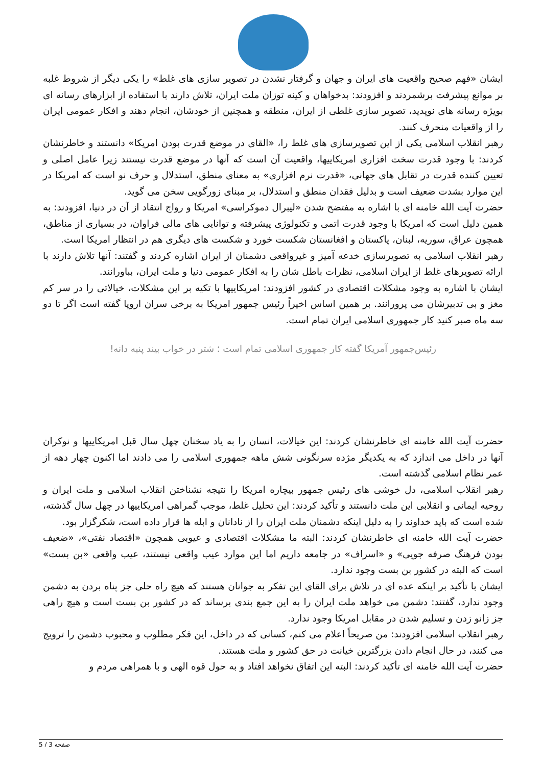ایشان «فهم صحیح واقعیت های ایران و جهان و گرفتار نشدن در تصویر سازی های غلط» را یکی دیگر از شروط غلبه بر موانع پیشرفت برشمردند و افزودند: بدخواهان و کینه توزان ملت ایران، تلاش دارند با استفاده از ابزارهای رسانه ای بویژه رسانه های نوپدید، تصویر سازی غلطی از ایران، منطقه و همچنین از خودشان، انجام دهند و افکار عمومی ایران را از واقعیات منحرف کنند.
رهبر انقلاب اسلامی یکی از این تصویرسازی های غلط را، «القای در موضع قدرت بودن امریکا» دانستند و خاطرنشان کردند: با وجود قدرت سخت افزاری امریکاییها، واقعیت آن است که آنها در موضع قدرت نیستند زیرا عامل اصلی و تعیین کننده قدرت در تقابل های جهانی، «قدرت نرم افزاری» به معنای منطق، استدلال و حرف نو است که امریکا در این موارد بشدت ضعیف است و بدلیل فقدان منطق و استدلال، بر مبنای زورگویی سخن می گوید.
حضرت آیت الله خامنه ای با اشاره به مفتضح شدن «لیبرال دموکراسی» امریکا و رواج انتقاد از آن در دنیا، افزودند: به همین دلیل است که امریکا با وجود قدرت اتمی و تکنولوژی پیشرفته و توانایی های مالی فراوان، در بسیاری از مناطق، همچون عراق، سوریه، لبنان، پاکستان و افغانستان شکست خورد و شکست های دیگری هم در انتظار امریکا است.
رهبر انقلاب اسلامی به تصویرسازی خدعه آمیز و غیرواقعی دشمنان از ایران اشاره کردند و گفتند: آنها تلاش دارند با ارائه تصویرهای غلط از ایران اسلامی، نظرات باطل شان را به افکار عمومی دنیا و ملت ایران، بباورانند.
ایشان با اشاره به وجود مشکلات اقتصادی در کشور افزودند: امریکاییها با تکیه بر این مشکلات، خیالاتی را در سر کم مغز و بی تدبیرشان می پرورانند. بر همین اساس اخیراً رئیس جمهور امریکا به برخی سران اروپا گفته است اگر تا دو سه ماه صبر کنید کار جمهوری اسلامی ایران تمام است.
رئیس‌جمهور آمریکا گفته کار جمهوری اسلامی تمام است ؛ شتر در خواب بیند پنبه دانه!
حضرت آیت الله خامنه ای خاطرنشان کردند: این خیالات، انسان را به یاد سخنان چهل سال قبل امریکاییها و نوکران آنها در داخل می اندازد که به یکدیگر مژده سرنگونی شش ماهه جمهوری اسلامی را می دادند اما اکنون چهار دهه از عمر نظام اسلامی گذشته است.
رهبر انقلاب اسلامی، دل خوشی های رئیس جمهور بیچاره امریکا را نتیجه نشناختن انقلاب اسلامی و ملت ایران و روحیه ایمانی و انقلابی این ملت دانستند و تأکید کردند: این تحلیل غلط، موجب گمراهی امریکاییها در چهل سال گذشته، شده است که باید خداوند را به دلیل اینکه دشمنان ملت ایران را از نادانان و ابله ها قرار داده است، شکرگزار بود.
حضرت آیت الله خامنه ای خاطرنشان کردند: البته ما مشکلات اقتصادی و عیوبی همچون «اقتصاد نفتی»، «ضعیف بودن فرهنگ صرفه جویی» و «اسراف» در جامعه داریم اما این موارد عیب واقعی نیستند، عیب واقعی «بن بست» است که البته در کشور بن بست وجود ندارد.
ایشان با تأکید بر اینکه عده ای در تلاش برای القای این تفکر به جوانان هستند که هیچ راه حلی جز پناه بردن به دشمن وجود ندارد، گفتند: دشمن می خواهد ملت ایران را به این جمع بندی برساند که در کشور بن بست است و هیچ راهی جز زانو زدن و تسلیم شدن در مقابل امریکا وجود ندارد.
رهبر انقلاب اسلامی افزودند: من صریحاً اعلام می کنم، کسانی که در داخل، این فکر مطلوب و محبوب دشمن را ترویج می کنند، در حال انجام دادن بزرگترین خیانت در حق کشور و ملت هستند.
حضرت آیت الله خامنه ای تأکید کردند: البته این اتفاق نخواهد افتاد و به حول قوه الهی و با همراهی مردم و
صفحه 3 / 5